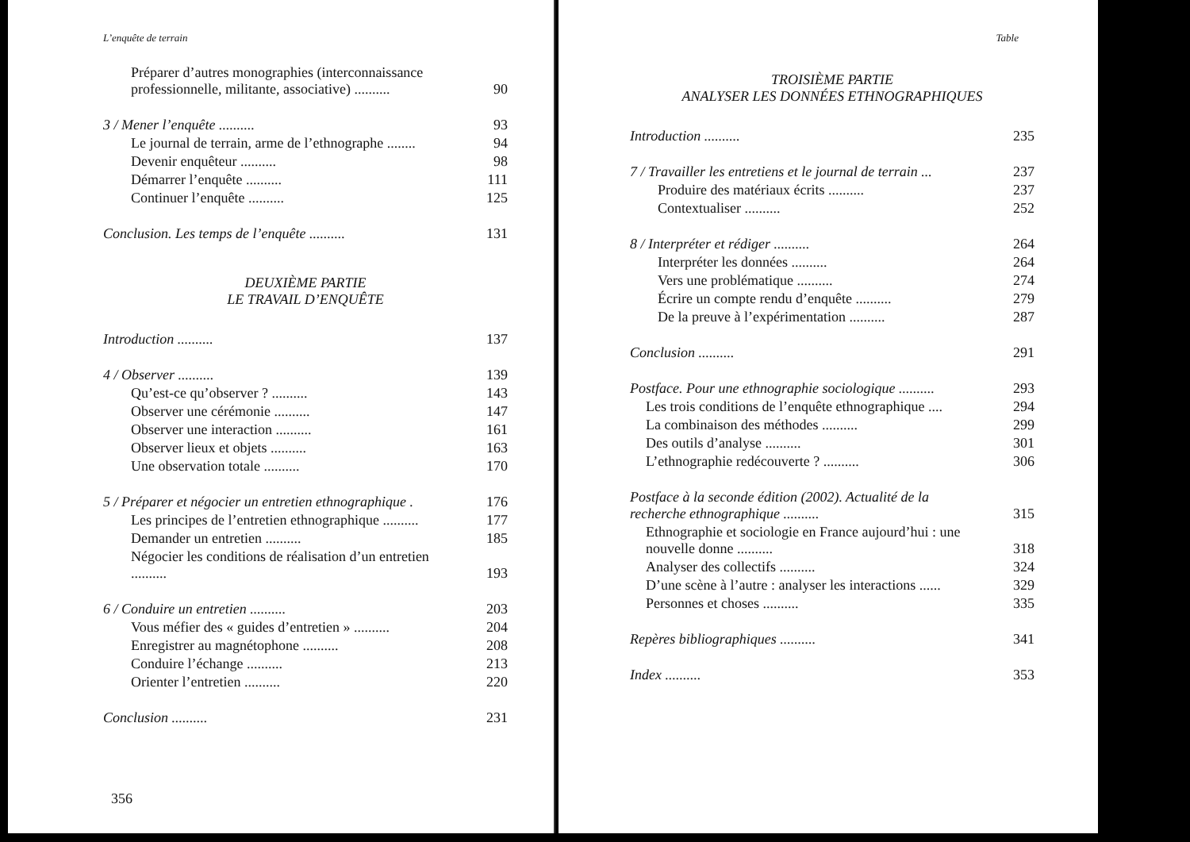L’enquête de terrain
| Préparer d’autres monographies (interconnaissance professionnelle, militante, associative) .......... | 90 |
| 3 / Mener l’enquête .......... | 93 |
| Le journal de terrain, arme de l’ethnographe ........ | 94 |
| Devenir enquêteur .......... | 98 |
| Démarrer l’enquête .......... | 111 |
| Continuer l’enquête .......... | 125 |
| Conclusion. Les temps de l’enquête .......... | 131 |
DEUXIÈME PARTIE
LE TRAVAIL D’ENQUÊTE
| Introduction .......... | 137 |
| 4 / Observer .......... | 139 |
| Qu’est-ce qu’observer ? .......... | 143 |
| Observer une cérémonie .......... | 147 |
| Observer une interaction .......... | 161 |
| Observer lieux et objets .......... | 163 |
| Une observation totale .......... | 170 |
| 5 / Préparer et négocier un entretien ethnographique . | 176 |
| Les principes de l’entretien ethnographique .......... | 177 |
| Demander un entretien .......... | 185 |
| Négocier les conditions de réalisation d’un entretien .......... | 193 |
| 6 / Conduire un entretien .......... | 203 |
| Vous méfier des « guides d’entretien » .......... | 204 |
| Enregistrer au magnétophone .......... | 208 |
| Conduire l’échange .......... | 213 |
| Orienter l’entretien .......... | 220 |
| Conclusion .......... | 231 |
356
Table
TROISIÈME PARTIE
ANALYSER LES DONNÉES ETHNOGRAPHIQUES
| Introduction .......... | 235 |
| 7 / Travailler les entretiens et le journal de terrain ... | 237 |
| Produire des matériaux écrits .......... | 237 |
| Contextualiser .......... | 252 |
| 8 / Interpréter et rédiger .......... | 264 |
| Interpréter les données .......... | 264 |
| Vers une problématique .......... | 274 |
| Écrire un compte rendu d’enquête .......... | 279 |
| De la preuve à l’expérimentation .......... | 287 |
| Conclusion .......... | 291 |
| Postface. Pour une ethnographie sociologique .......... | 293 |
| Les trois conditions de l’enquête ethnographique .... | 294 |
| La combinaison des méthodes .......... | 299 |
| Des outils d’analyse .......... | 301 |
| L’ethnographie redécouverte ? .......... | 306 |
| Postface à la seconde édition (2002). Actualité de la recherche ethnographique .......... | 315 |
| Ethnographie et sociologie en France aujourd’hui : une nouvelle donne .......... | 318 |
| Analyser des collectifs .......... | 324 |
| D’une scène à l’autre : analyser les interactions ...... | 329 |
| Personnes et choses .......... | 335 |
| Repères bibliographiques .......... | 341 |
| Index .......... | 353 |